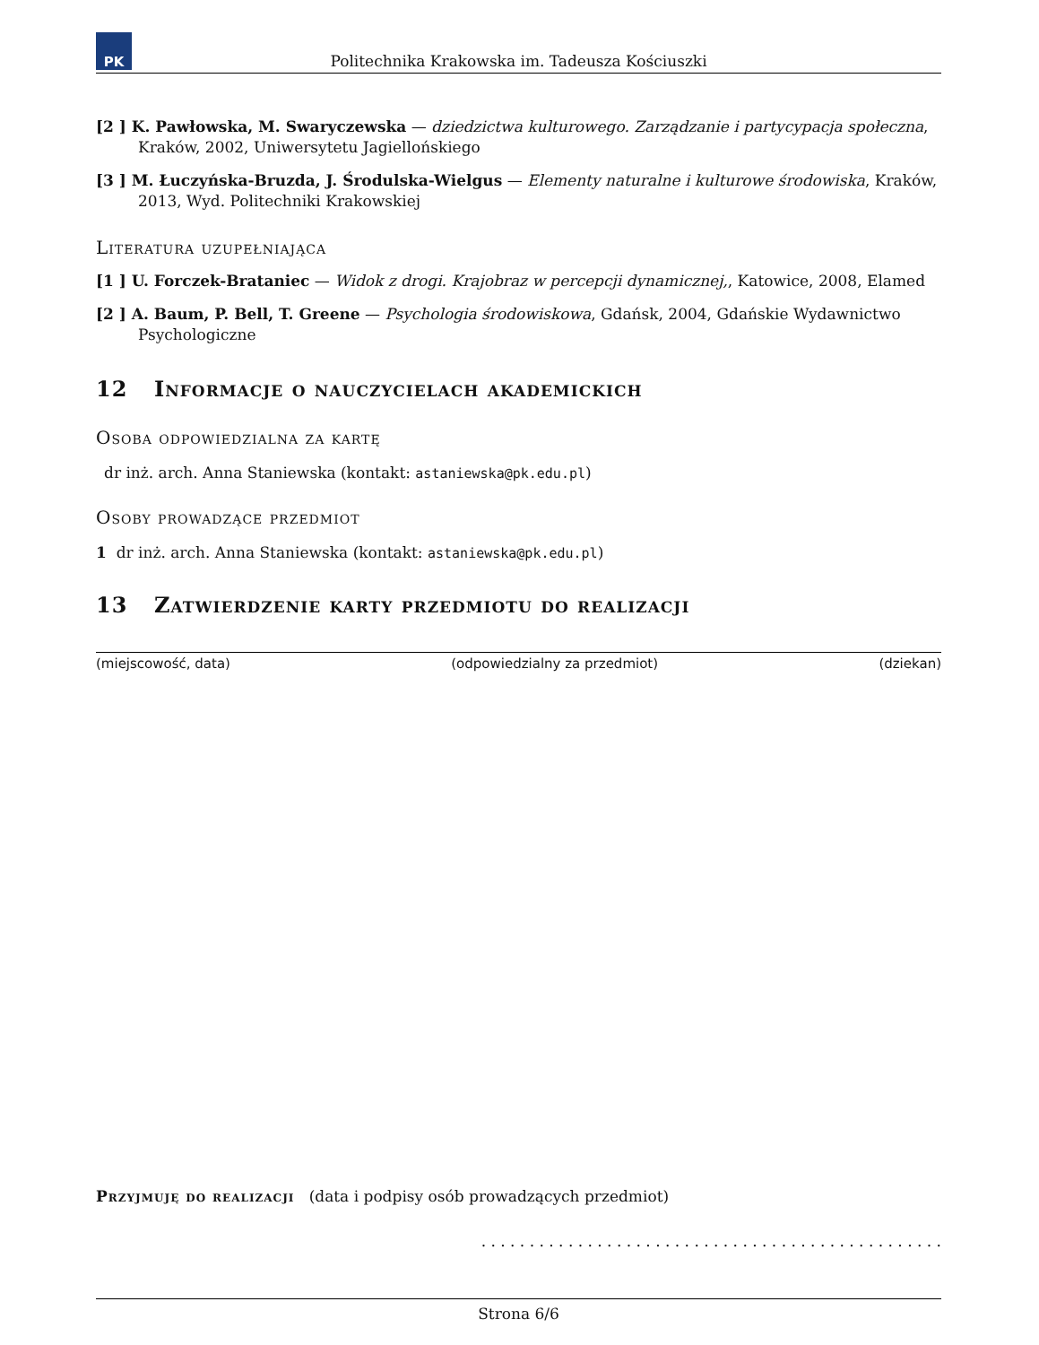PK
Politechnika Krakowska im. Tadeusza Kościuszki
[2 ] K. Pawłowska, M. Swaryczewska — dziedzictwa kulturowego. Zarządzanie i partycypacja społeczna, Kraków, 2002, Uniwersytetu Jagiellońskiego
[3 ] M. Łuczyńska-Bruzda, J. Środulska-Wielgus — Elementy naturalne i kulturowe środowiska, Kraków, 2013, Wyd. Politechniki Krakowskiej
Literatura uzupełniająca
[1 ] U. Forczek-Brataniec — Widok z drogi. Krajobraz w percepcji dynamicznej,, Katowice, 2008, Elamed
[2 ] A. Baum, P. Bell, T. Greene — Psychologia środowiskowa, Gdańsk, 2004, Gdańskie Wydawnictwo Psychologiczne
12 Informacje o nauczycielach akademickich
Osoba odpowiedzialna za kartę
dr inż. arch. Anna Staniewska (kontakt: astaniewska@pk.edu.pl)
Osoby prowadzące przedmiot
1 dr inż. arch. Anna Staniewska (kontakt: astaniewska@pk.edu.pl)
13 Zatwierdzenie karty przedmiotu do realizacji
(miejscowość, data) (odpowiedzialny za przedmiot) (dziekan)
Przyjmuję do realizacji (data i podpisy osób prowadzących przedmiot)
. . . . . . . . . . . . . . . . . . . . . . . . . . . . . . . . . . . . . . . . . . . . . . . .
Strona 6/6